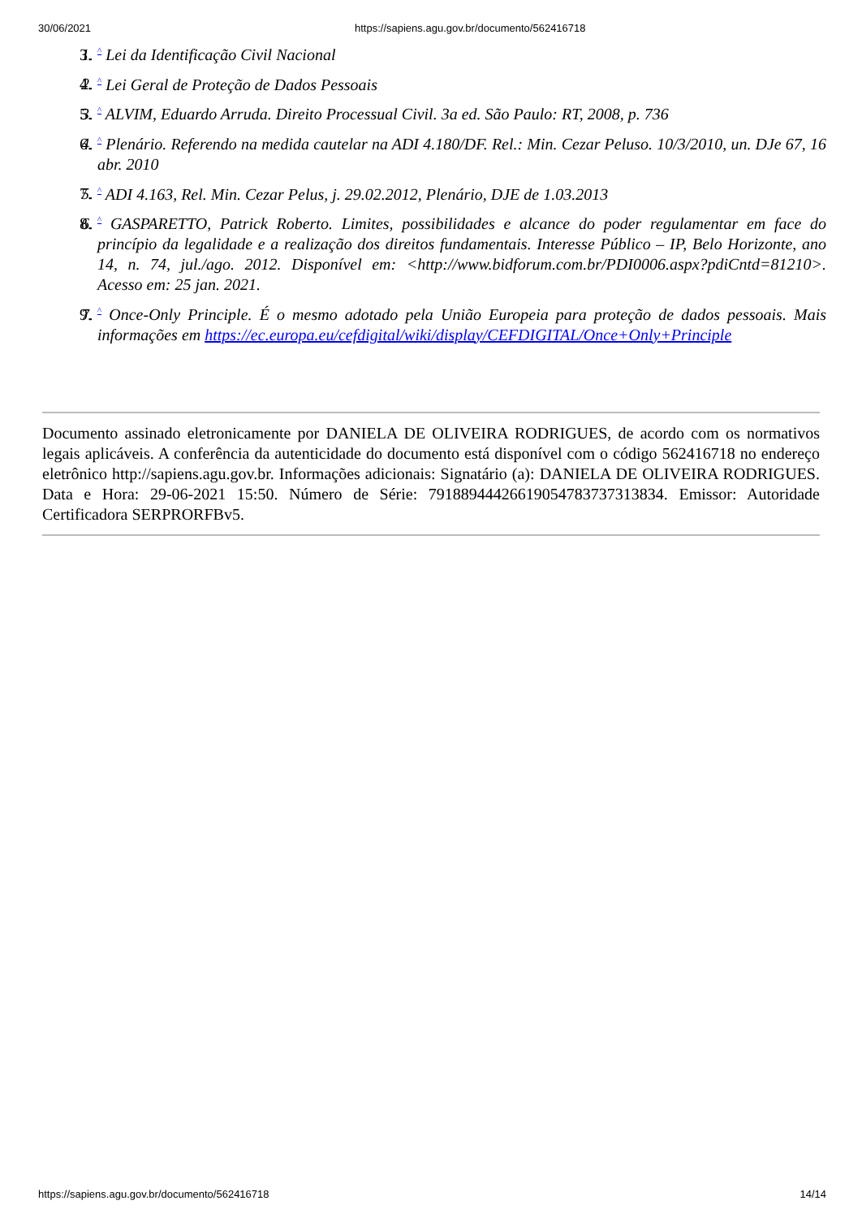30/06/2021 https://sapiens.agu.gov.br/documento/562416718
1. 3. ^ Lei da Identificação Civil Nacional
2. 4. ^ Lei Geral de Proteção de Dados Pessoais
3. 5. ^ ALVIM, Eduardo Arruda. Direito Processual Civil. 3a ed. São Paulo: RT, 2008, p. 736
4. 6. ^ Plenário. Referendo na medida cautelar na ADI 4.180/DF. Rel.: Min. Cezar Peluso. 10/3/2010, un. DJe 67, 16 abr. 2010
5. 7. ^ ADI 4.163, Rel. Min. Cezar Pelus, j. 29.02.2012, Plenário, DJE de 1.03.2013
6. 8. ^ GASPARETTO, Patrick Roberto. Limites, possibilidades e alcance do poder regulamentar em face do princípio da legalidade e a realização dos direitos fundamentais. Interesse Público – IP, Belo Horizonte, ano 14, n. 74, jul./ago. 2012. Disponível em: <http://www.bidforum.com.br/PDI0006.aspx?pdiCntd=81210>. Acesso em: 25 jan. 2021.
7. 9. ^ Once-Only Principle. É o mesmo adotado pela União Europeia para proteção de dados pessoais. Mais informações em https://ec.europa.eu/cefdigital/wiki/display/CEFDIGITAL/Once+Only+Principle
Documento assinado eletronicamente por DANIELA DE OLIVEIRA RODRIGUES, de acordo com os normativos legais aplicáveis. A conferência da autenticidade do documento está disponível com o código 562416718 no endereço eletrônico http://sapiens.agu.gov.br. Informações adicionais: Signatário (a): DANIELA DE OLIVEIRA RODRIGUES. Data e Hora: 29-06-2021 15:50. Número de Série: 79188944426619054783737313834. Emissor: Autoridade Certificadora SERPRORFBv5.
https://sapiens.agu.gov.br/documento/562416718 14/14